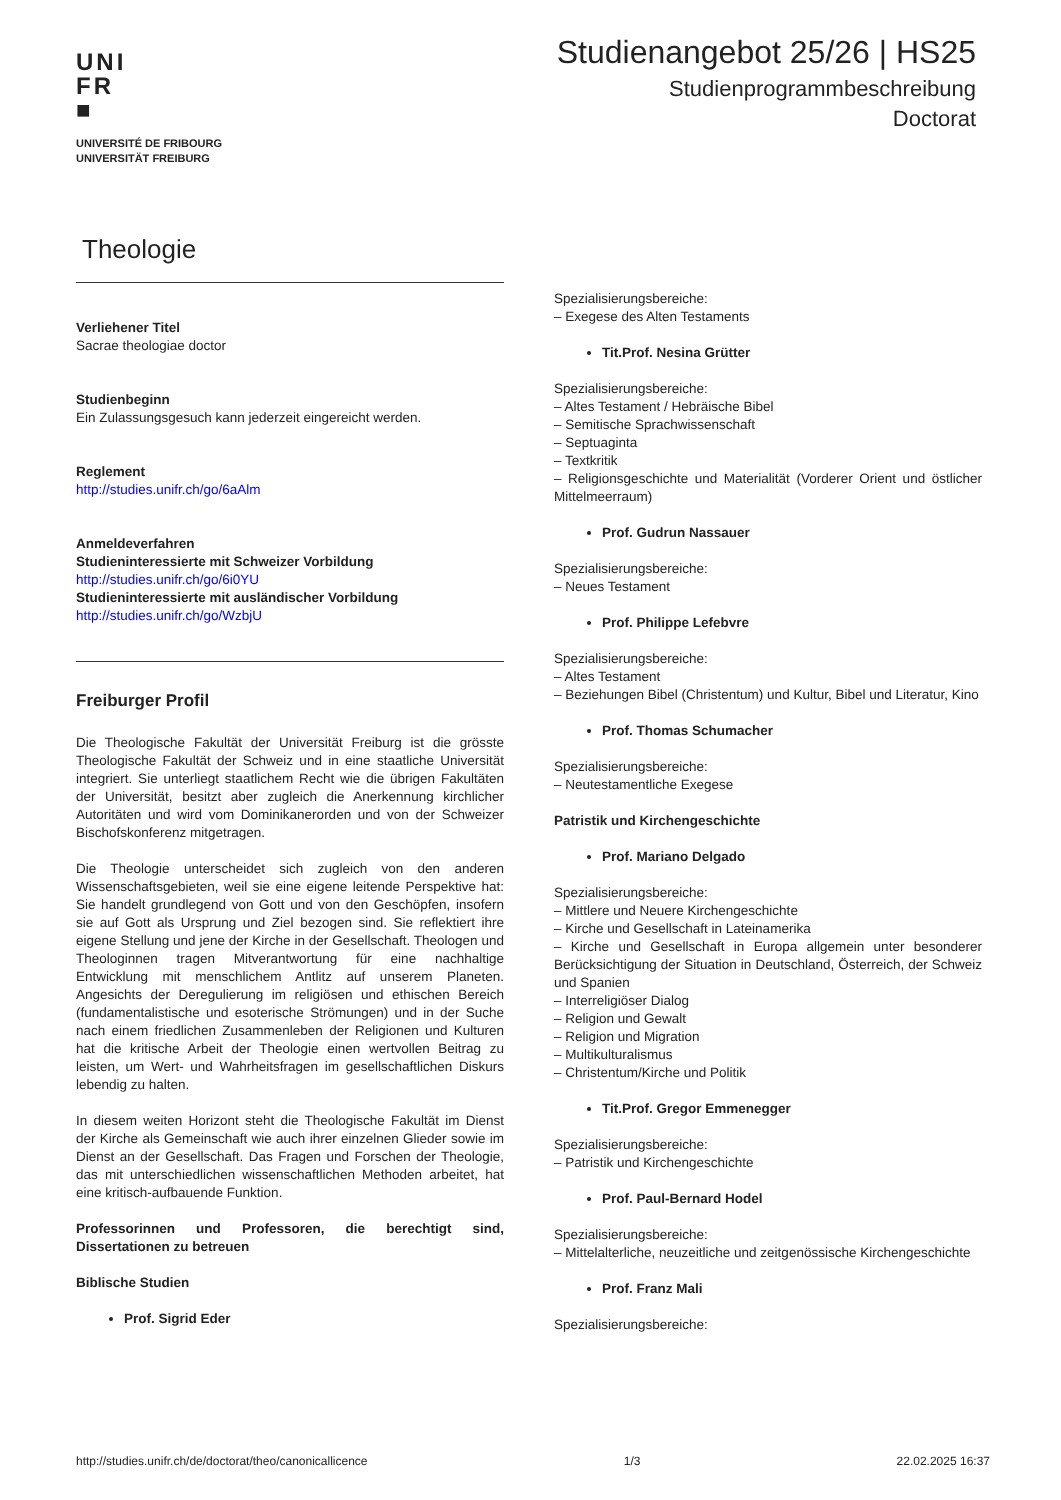UNI
FR
■
UNIVERSITÉ DE FRIBOURG
UNIVERSITÄT FREIBURG
Studienangebot 25/26 | HS25
Studienprogrammbeschreibung
Doctorat
Theologie
Verliehener Titel
Sacrae theologiae doctor
Studienbeginn
Ein Zulassungsgesuch kann jederzeit eingereicht werden.
Reglement
http://studies.unifr.ch/go/6aAlm
Anmeldeverfahren
Studieninteressierte mit Schweizer Vorbildung
http://studies.unifr.ch/go/6i0YU
Studieninteressierte mit ausländischer Vorbildung
http://studies.unifr.ch/go/WzbjU
Freiburger Profil
Die Theologische Fakultät der Universität Freiburg ist die grösste Theologische Fakultät der Schweiz und in eine staatliche Universität integriert. Sie unterliegt staatlichem Recht wie die übrigen Fakultäten der Universität, besitzt aber zugleich die Anerkennung kirchlicher Autoritäten und wird vom Dominikanerorden und von der Schweizer Bischofskonferenz mitgetragen.
Die Theologie unterscheidet sich zugleich von den anderen Wissenschaftsgebieten, weil sie eine eigene leitende Perspektive hat: Sie handelt grundlegend von Gott und von den Geschöpfen, insofern sie auf Gott als Ursprung und Ziel bezogen sind. Sie reflektiert ihre eigene Stellung und jene der Kirche in der Gesellschaft. Theologen und Theologinnen tragen Mitverantwortung für eine nachhaltige Entwicklung mit menschlichem Antlitz auf unserem Planeten. Angesichts der Deregulierung im religiösen und ethischen Bereich (fundamentalistische und esoterische Strömungen) und in der Suche nach einem friedlichen Zusammenleben der Religionen und Kulturen hat die kritische Arbeit der Theologie einen wertvollen Beitrag zu leisten, um Wert- und Wahrheitsfragen im gesellschaftlichen Diskurs lebendig zu halten.
In diesem weiten Horizont steht die Theologische Fakultät im Dienst der Kirche als Gemeinschaft wie auch ihrer einzelnen Glieder sowie im Dienst an der Gesellschaft. Das Fragen und Forschen der Theologie, das mit unterschiedlichen wissenschaftlichen Methoden arbeitet, hat eine kritisch-aufbauende Funktion.
Professorinnen und Professoren, die berechtigt sind, Dissertationen zu betreuen
Biblische Studien
Prof. Sigrid Eder
Spezialisierungsbereiche:
– Exegese des Alten Testaments
Tit.Prof. Nesina Grütter
Spezialisierungsbereiche:
– Altes Testament / Hebräische Bibel
– Semitische Sprachwissenschaft
– Septuaginta
– Textkritik
– Religionsgeschichte und Materialität (Vorderer Orient und östlicher Mittelmeerraum)
Prof. Gudrun Nassauer
Spezialisierungsbereiche:
– Neues Testament
Prof. Philippe Lefebvre
Spezialisierungsbereiche:
– Altes Testament
– Beziehungen Bibel (Christentum) und Kultur, Bibel und Literatur, Kino
Prof. Thomas Schumacher
Spezialisierungsbereiche:
– Neutestamentliche Exegese
Patristik und Kirchengeschichte
Prof. Mariano Delgado
Spezialisierungsbereiche:
– Mittlere und Neuere Kirchengeschichte
– Kirche und Gesellschaft in Lateinamerika
– Kirche und Gesellschaft in Europa allgemein unter besonderer Berücksichtigung der Situation in Deutschland, Österreich, der Schweiz und Spanien
– Interreligiöser Dialog
– Religion und Gewalt
– Religion und Migration
– Multikulturalismus
– Christentum/Kirche und Politik
Tit.Prof. Gregor Emmenegger
Spezialisierungsbereiche:
– Patristik und Kirchengeschichte
Prof. Paul-Bernard Hodel
Spezialisierungsbereiche:
– Mittelalterliche, neuzeitliche und zeitgenössische Kirchengeschichte
Prof. Franz Mali
Spezialisierungsbereiche:
http://studies.unifr.ch/de/doctorat/theo/canonicallicence 1/3 22.02.2025 16:37